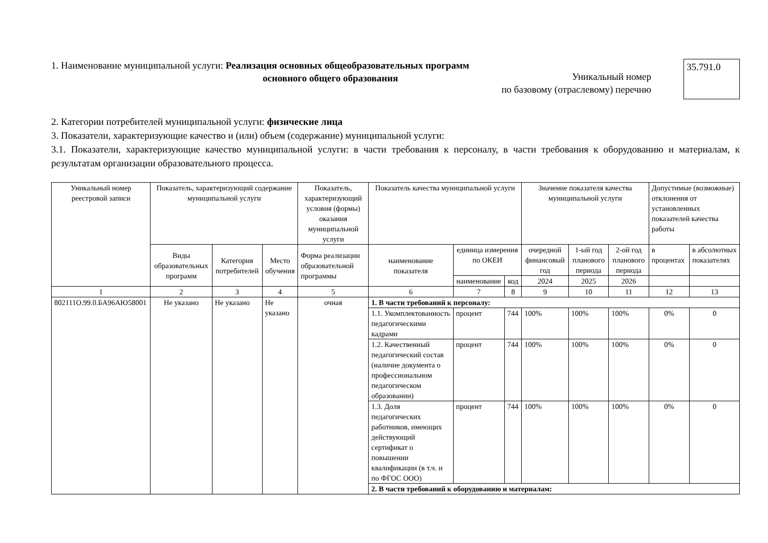1. Наименование муниципальной услуги: Реализация основных общеобразовательных программ
основного общего образования
Уникальный номер
по базовому (отраслевому) перечню
35.791.0
2. Категории потребителей муниципальной услуги: физические лица
3. Показатели, характеризующие качество и (или) объем (содержание) муниципальной услуги:
3.1. Показатели, характеризующие качество муниципальной услуги: в части требования к персоналу, в части требования к оборудованию и материалам, к результатам организации образовательного процесса.
| Уникальный номер реестровой записи | Показатель, характеризующий содержание муниципальной услуги | | | Показатель, характеризующий условия (формы) оказания муниципальной услуги | Показатель качества муниципальной услуги | | | Значение показателя качества муниципальной услуги | | | Допустимые (возможные) отклонения от установленных показателей качества работы | |
| --- | --- | --- | --- | --- | --- | --- | --- | --- | --- | --- | --- | --- |
| | Виды образовательных программ | Категория потребителей | Место обучения | Форма реализации образовательной программы | наименование показателя | единица измерения по ОКЕИ | | очередной финансовый год | 1-ый год планового периода | 2-ой год планового периода | в процентах | в абсолютных показателях |
| | | | | | | наименование | код | 2024 | 2025 | 2026 | | |
| 1 | 2 | 3 | 4 | 5 | 6 | 7 | 8 | 9 | 10 | 11 | 12 | 13 |
| 802111О.99.0.БА96АЮ58001 | Не указано | Не указано | Не указано | очная | 1. В части требований к персоналу: | | | | | | | |
| | | | | | 1.1. Укомплектованность педагогическими кадрами | процент | 744 | 100% | 100% | 100% | 0% | 0 |
| | | | | | 1.2. Качественный педагогический состав (наличие документа о профессиональном педагогическом образовании) | процент | 744 | 100% | 100% | 100% | 0% | 0 |
| | | | | | 1.3. Доля педагогических работников, имеющих действующий сертификат о повышении квалификации (в т.ч. и по ФГОС ООО) | процент | 744 | 100% | 100% | 100% | 0% | 0 |
| | | | | | 2. В части требований к оборудованию и материалам: | | | | | | | |